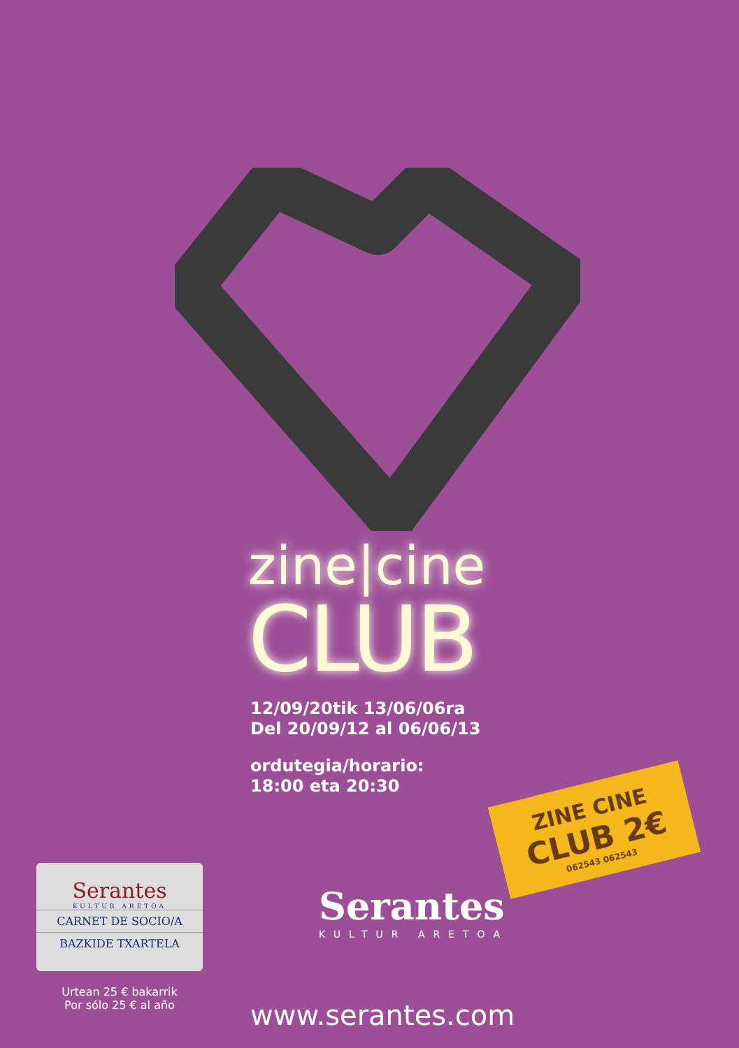zine|cine
CLUB
12/09/20tik 13/06/06ra
Del 20/09/12 al 06/06/13
ordutegia/horario:
18:00 eta 20:30
ZINE CINE
CLUB 2€
062543 062543
Serantes
KULTUR ARETOA
CARNET DE SOCIO/A
BAZKIDE TXARTELA
Urtean 25 € bakarrik
Por sólo 25 € al año
Serantes
KULTUR ARETOA
www.serantes.com